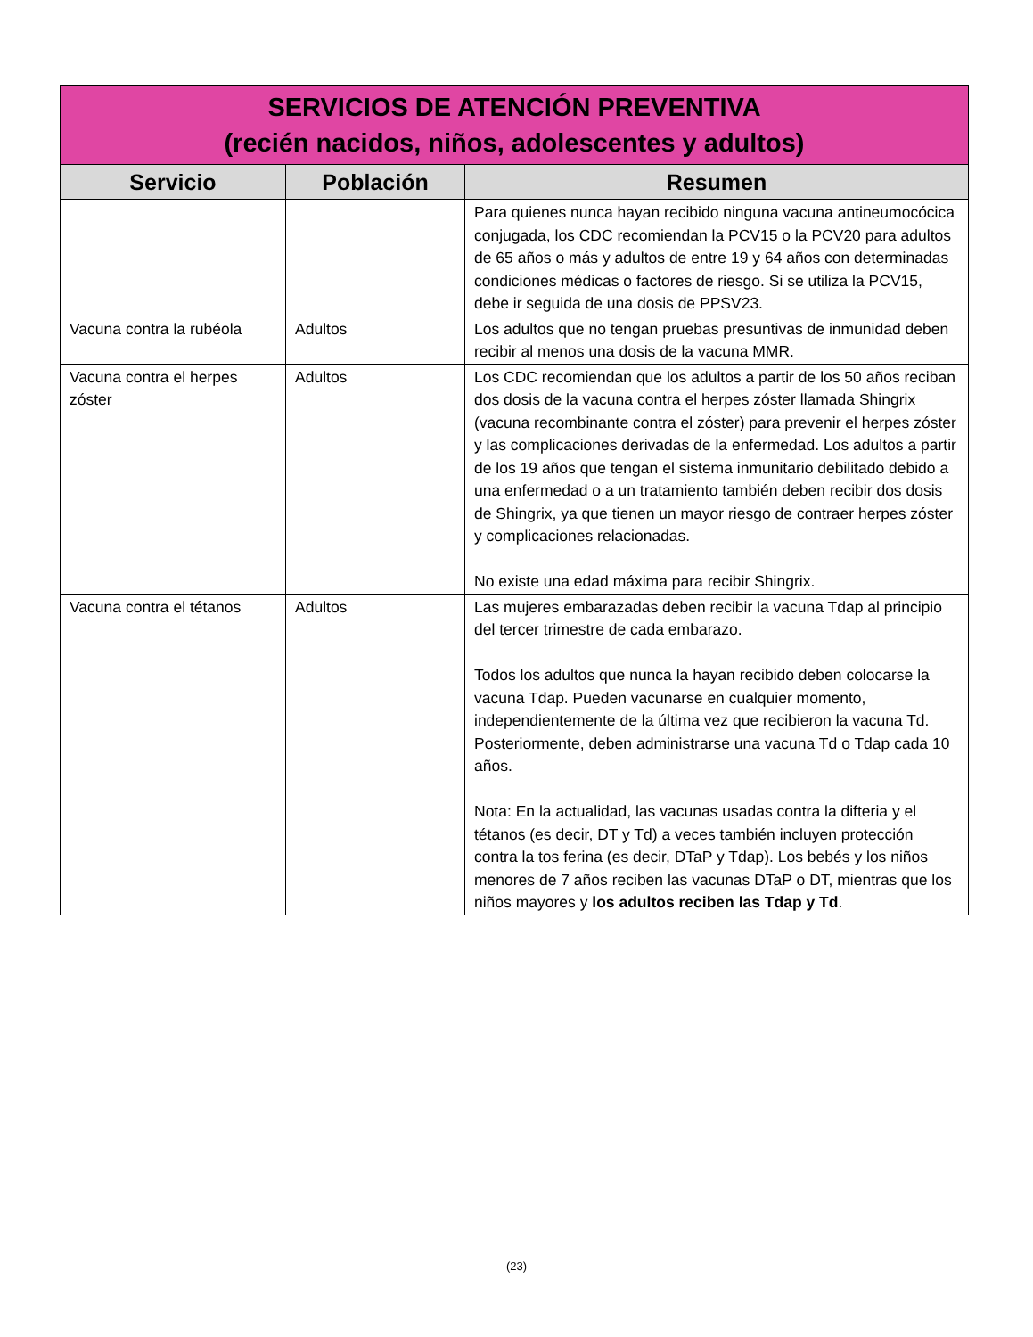| SERVICIOS DE ATENCIÓN PREVENTIVA (recién nacidos, niños, adolescentes y adultos) | | |
| --- | --- | --- |
| Servicio | Población | Resumen |
| | | Para quienes nunca hayan recibido ninguna vacuna antineumocócica conjugada, los CDC recomiendan la PCV15 o la PCV20 para adultos de 65 años o más y adultos de entre 19 y 64 años con determinadas condiciones médicas o factores de riesgo. Si se utiliza la PCV15, debe ir seguida de una dosis de PPSV23. |
| Vacuna contra la rubéola | Adultos | Los adultos que no tengan pruebas presuntivas de inmunidad deben recibir al menos una dosis de la vacuna MMR. |
| Vacuna contra el herpes zóster | Adultos | Los CDC recomiendan que los adultos a partir de los 50 años reciban dos dosis de la vacuna contra el herpes zóster llamada Shingrix (vacuna recombinante contra el zóster) para prevenir el herpes zóster y las complicaciones derivadas de la enfermedad. Los adultos a partir de los 19 años que tengan el sistema inmunitario debilitado debido a una enfermedad o a un tratamiento también deben recibir dos dosis de Shingrix, ya que tienen un mayor riesgo de contraer herpes zóster y complicaciones relacionadas. No existe una edad máxima para recibir Shingrix. |
| Vacuna contra el tétanos | Adultos | Las mujeres embarazadas deben recibir la vacuna Tdap al principio del tercer trimestre de cada embarazo. Todos los adultos que nunca la hayan recibido deben colocarse la vacuna Tdap. Pueden vacunarse en cualquier momento, independientemente de la última vez que recibieron la vacuna Td. Posteriormente, deben administrarse una vacuna Td o Tdap cada 10 años. Nota: En la actualidad, las vacunas usadas contra la difteria y el tétanos (es decir, DT y Td) a veces también incluyen protección contra la tos ferina (es decir, DTaP y Tdap). Los bebés y los niños menores de 7 años reciben las vacunas DTaP o DT, mientras que los niños mayores y los adultos reciben las Tdap y Td . |
(23)